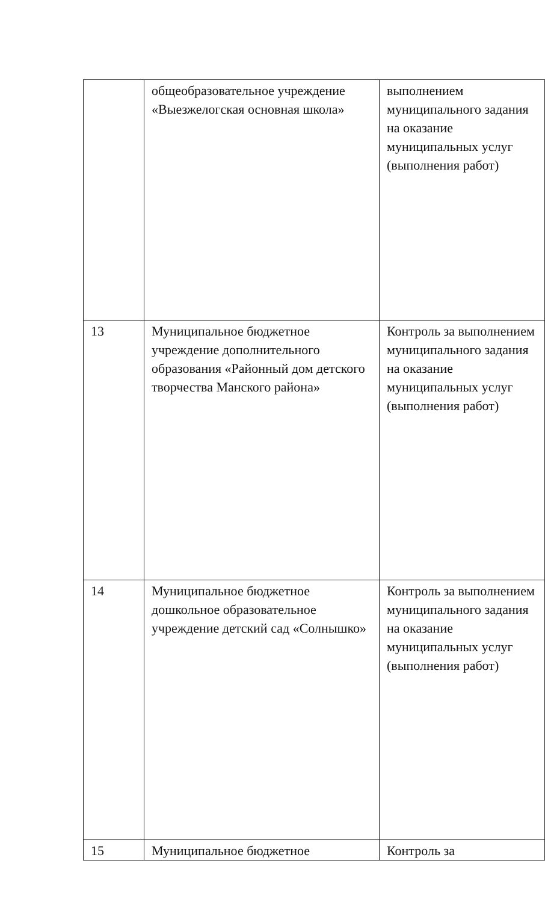| | общеобразовательное учреждение «Выезжелогская основная школа» | выполнением муниципального задания на оказание муниципальных услуг (выполнения работ) |
| 13 | Муниципальное бюджетное учреждение дополнительного образования «Районный дом детского творчества Манского района» | Контроль за выполнением муниципального задания на оказание муниципальных услуг (выполнения работ) |
| 14 | Муниципальное бюджетное дошкольное образовательное учреждение детский сад «Солнышко» | Контроль за выполнением муниципального задания на оказание муниципальных услуг (выполнения работ) |
| 15 | Муниципальное бюджетное | Контроль за |